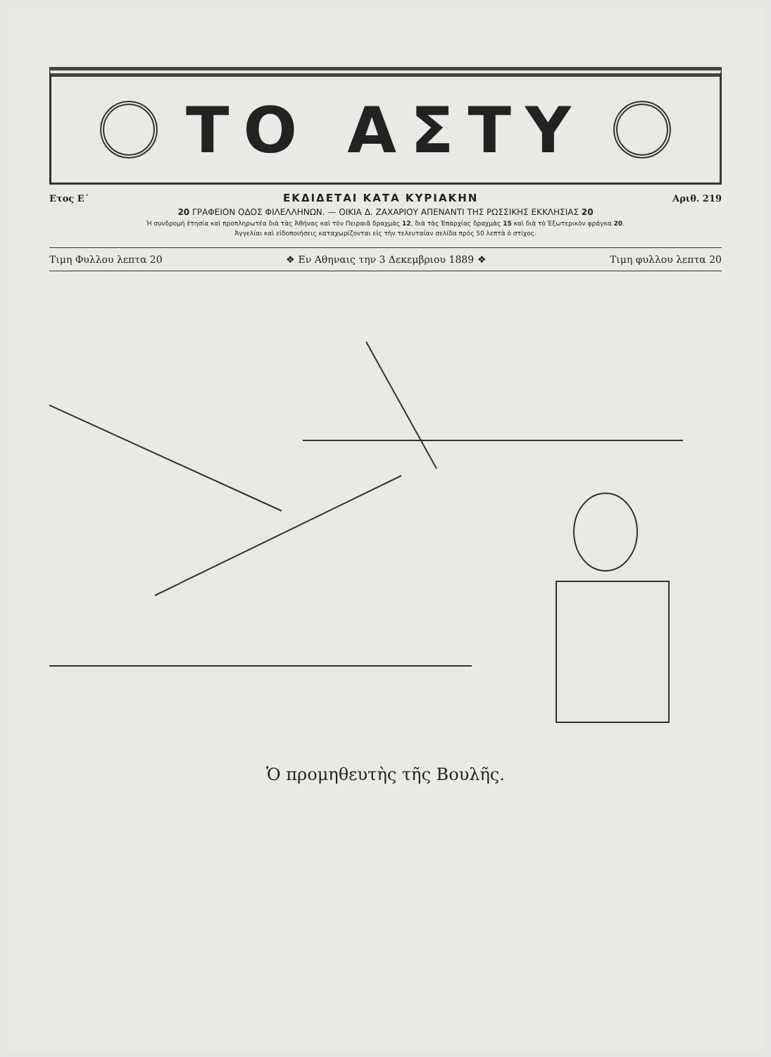ΤΟ ΑΣΤΥ
Ετος Ε΄ ΕΚΔΙΔΕΤΑΙ ΚΑΤΑ ΚΥΡΙΑΚΗΝ Αριθ. 219
20 ΓΡΑΦΕΙΟΝ ΟΔΟΣ ΦΙΛΕΛΛΗΝΩΝ. — ΟΙΚΙΑ Δ. ΖΑΧΑΡΙΟΥ ΑΠΕΝΑΝΤΙ ΤΗΣ ΡΩΣΣΙΚΗΣ ΕΚΚΛΗΣΙΑΣ 20
Ἡ συνδρομὴ ἐτησία καὶ προπληρωτέα διὰ τὰς Ἀθήνας καὶ τὸν Πειραιᾶ δραχμὰς 12, διὰ τὰς Ἐπαρχίας δραχμὰς 15 καὶ διὰ τὸ Ἐξωτερικὸν φράγκα 20.
Ἀγγελίαι καὶ εἰδοποιήσεις καταχωρίζονται εἰς τὴν τελευταίαν σελίδα πρὸς 50 λεπτὰ ὁ στίχος.
Τιμη Φυλλου λεπτα 20 ❖ Εν Αθηναις την 3 Δεκεμβριου 1889 ❖ Τιμη φυλλου λεπτα 20
Ὁ προμηθευτὴς τῆς Βουλῆς.